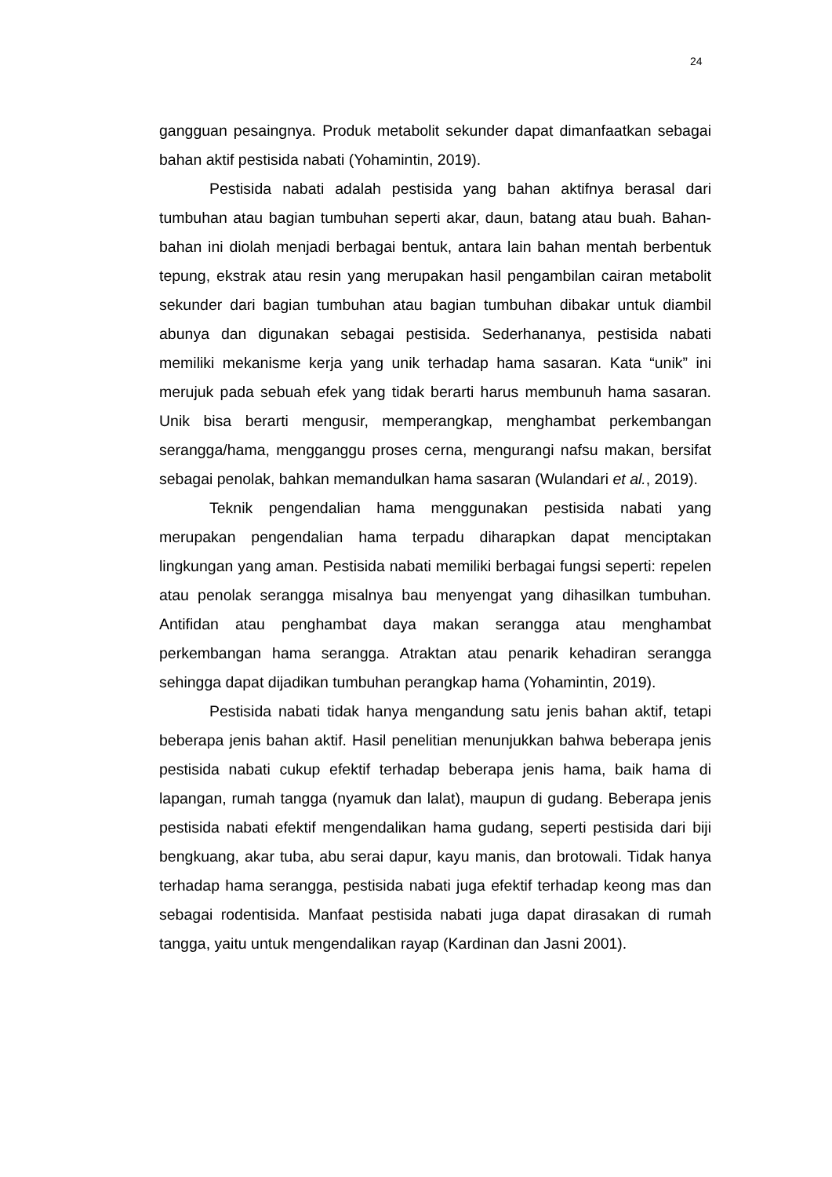24
gangguan pesaingnya. Produk metabolit sekunder dapat dimanfaatkan sebagai bahan aktif pestisida nabati (Yohamintin, 2019).
Pestisida nabati adalah pestisida yang bahan aktifnya berasal dari tumbuhan atau bagian tumbuhan seperti akar, daun, batang atau buah. Bahan-bahan ini diolah menjadi berbagai bentuk, antara lain bahan mentah berbentuk tepung, ekstrak atau resin yang merupakan hasil pengambilan cairan metabolit sekunder dari bagian tumbuhan atau bagian tumbuhan dibakar untuk diambil abunya dan digunakan sebagai pestisida. Sederhananya, pestisida nabati memiliki mekanisme kerja yang unik terhadap hama sasaran. Kata “unik” ini merujuk pada sebuah efek yang tidak berarti harus membunuh hama sasaran. Unik bisa berarti mengusir, memperangkap, menghambat perkembangan serangga/hama, mengganggu proses cerna, mengurangi nafsu makan, bersifat sebagai penolak, bahkan memandulkan hama sasaran (Wulandari et al., 2019).
Teknik pengendalian hama menggunakan pestisida nabati yang merupakan pengendalian hama terpadu diharapkan dapat menciptakan lingkungan yang aman. Pestisida nabati memiliki berbagai fungsi seperti: repelen atau penolak serangga misalnya bau menyengat yang dihasilkan tumbuhan. Antifidan atau penghambat daya makan serangga atau menghambat perkembangan hama serangga. Atraktan atau penarik kehadiran serangga sehingga dapat dijadikan tumbuhan perangkap hama (Yohamintin, 2019).
Pestisida nabati tidak hanya mengandung satu jenis bahan aktif, tetapi beberapa jenis bahan aktif. Hasil penelitian menunjukkan bahwa beberapa jenis pestisida nabati cukup efektif terhadap beberapa jenis hama, baik hama di lapangan, rumah tangga (nyamuk dan lalat), maupun di gudang. Beberapa jenis pestisida nabati efektif mengendalikan hama gudang, seperti pestisida dari biji bengkuang, akar tuba, abu serai dapur, kayu manis, dan brotowali. Tidak hanya terhadap hama serangga, pestisida nabati juga efektif terhadap keong mas dan sebagai rodentisida. Manfaat pestisida nabati juga dapat dirasakan di rumah tangga, yaitu untuk mengendalikan rayap (Kardinan dan Jasni 2001).